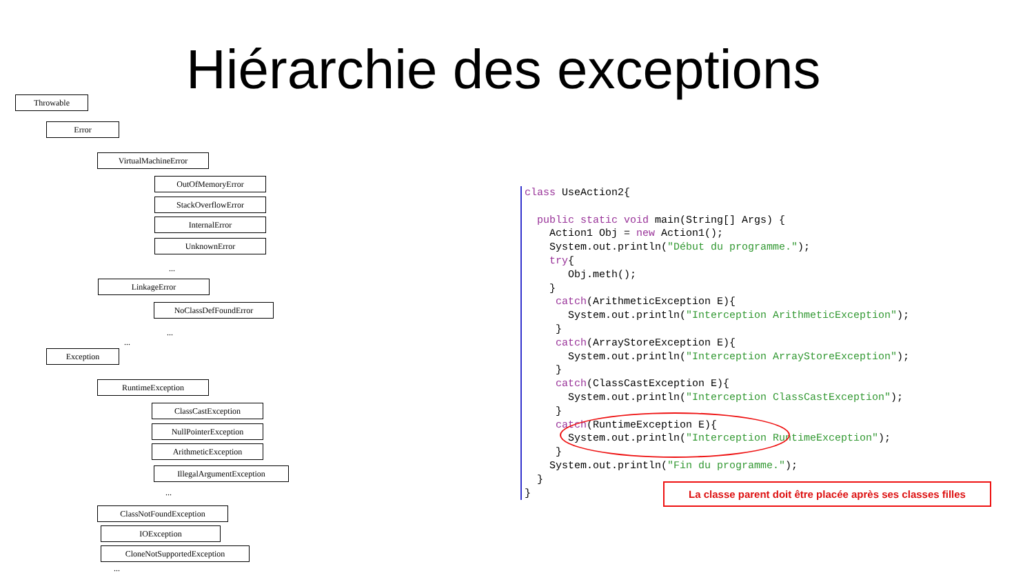Hiérarchie des exceptions
Throwable
Error
VirtualMachineError
OutOfMemoryError
StackOverflowError
InternalError
UnknownError
...
LinkageError
NoClassDefFoundError
...
...
Exception
RuntimeException
ClassCastException
NullPointerException
ArithmeticException
IllegalArgumentException
...
ClassNotFoundException
IOException
CloneNotSupportedException
...
class UseAction2{ public static void main(String[] Args) { Action1 Obj = new Action1(); System.out.println("Début du programme."); try{ Obj.meth(); } catch(ArithmeticException E){ System.out.println("Interception ArithmeticException"); } catch(ArrayStoreException E){ System.out.println("Interception ArrayStoreException"); } catch(ClassCastException E){ System.out.println("Interception ClassCastException"); } catch(RuntimeException E){ System.out.println("Interception RuntimeException"); } System.out.println("Fin du programme."); } }
La classe parent doit être placée après ses classes filles